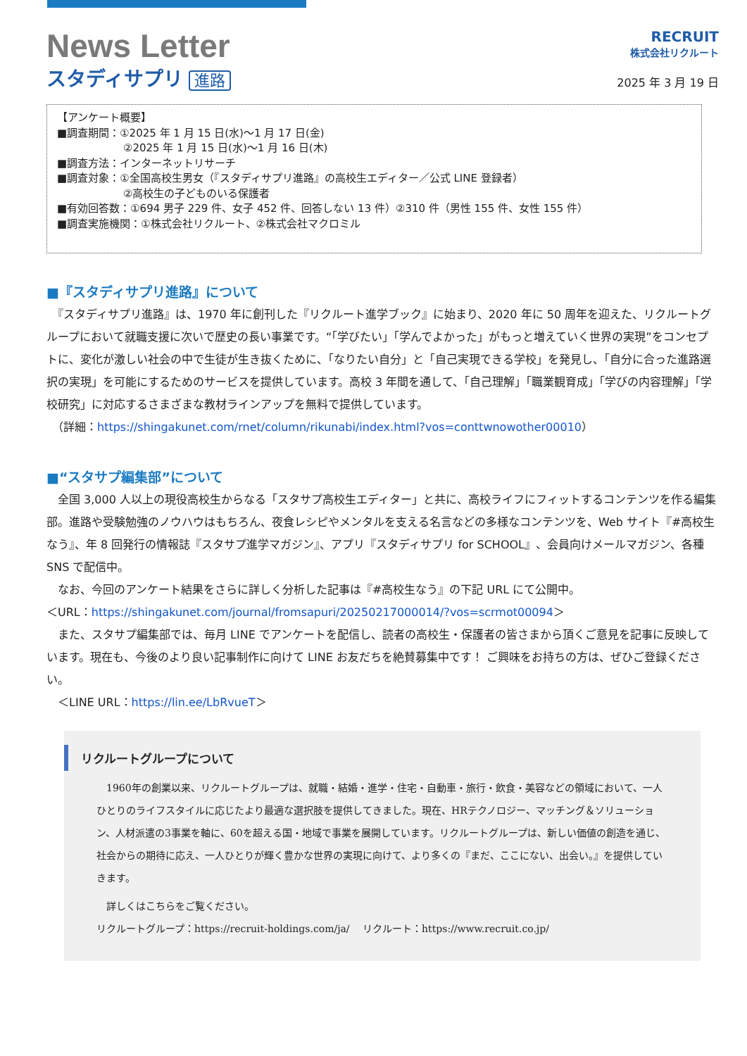News Letter
スタディサプリ 進路
RECRUIT
株式会社リクルート
2025 年 3 月 19 日
【アンケート概要】
■調査期間：①2025 年 1 月 15 日(水)～1 月 17 日(金)
②2025 年 1 月 15 日(水)～1 月 16 日(木)
■調査方法：インターネットリサーチ
■調査対象：①全国高校生男女（『スタディサプリ進路』の高校生エディター／公式 LINE 登録者）
②高校生の子どものいる保護者
■有効回答数：①694 男子 229 件、女子 452 件、回答しない 13 件）②310 件（男性 155 件、女性 155 件）
■調査実施機関：①株式会社リクルート、②株式会社マクロミル
■『スタディサプリ進路』について
　『スタディサプリ進路』は、1970 年に創刊した『リクルート進学ブック』に始まり、2020 年に 50 周年を迎えた、リクルートグループにおいて就職支援に次いで歴史の長い事業です。“「学びたい」「学んでよかった」がもっと増えていく世界の実現”をコンセプトに、変化が激しい社会の中で生徒が生き抜くために、「なりたい自分」と「自己実現できる学校」を発見し、「自分に合った進路選択の実現」を可能にするためのサービスを提供しています。高校 3 年間を通して、「自己理解」「職業観育成」「学びの内容理解」「学校研究」に対応するさまざまな教材ラインアップを無料で提供しています。
　（詳細：https://shingakunet.com/rnet/column/rikunabi/index.html?vos=conttwnowother00010）
■“スタサプ編集部”について
　全国 3,000 人以上の現役高校生からなる「スタサプ高校生エディター」と共に、高校ライフにフィットするコンテンツを作る編集部。進路や受験勉強のノウハウはもちろん、夜食レシピやメンタルを支える名言などの多様なコンテンツを、Web サイト『#高校生なう』、年 8 回発行の情報誌『スタサプ進学マガジン』、アプリ『スタディサプリ for SCHOOL』、会員向けメールマガジン、各種 SNS で配信中。
　なお、今回のアンケート結果をさらに詳しく分析した記事は『#高校生なう』の下記 URL にて公開中。
＜URL：https://shingakunet.com/journal/fromsapuri/20250217000014/?vos=scrmot00094＞
　また、スタサプ編集部では、毎月 LINE でアンケートを配信し、読者の高校生・保護者の皆さまから頂くご意見を記事に反映しています。現在も、今後のより良い記事制作に向けて LINE お友だちを絶賛募集中です！ ご興味をお持ちの方は、ぜひご登録ください。
　＜LINE URL：https://lin.ee/LbRvueT＞
リクルートグループについて
　1960年の創業以来、リクルートグループは、就職・結婚・進学・住宅・自動車・旅行・飲食・美容などの領域において、一人ひとりのライフスタイルに応じたより最適な選択肢を提供してきました。現在、HRテクノロジー、マッチング＆ソリューション、人材派遣の3事業を軸に、60を超える国・地域で事業を展開しています。リクルートグループは、新しい価値の創造を通じ、社会からの期待に応え、一人ひとりが輝く豊かな世界の実現に向けて、より多くの『まだ、ここにない、出会い。』を提供していきます。
　詳しくはこちらをご覧ください。
リクルートグループ：https://recruit-holdings.com/ja/　 リクルート：https://www.recruit.co.jp/